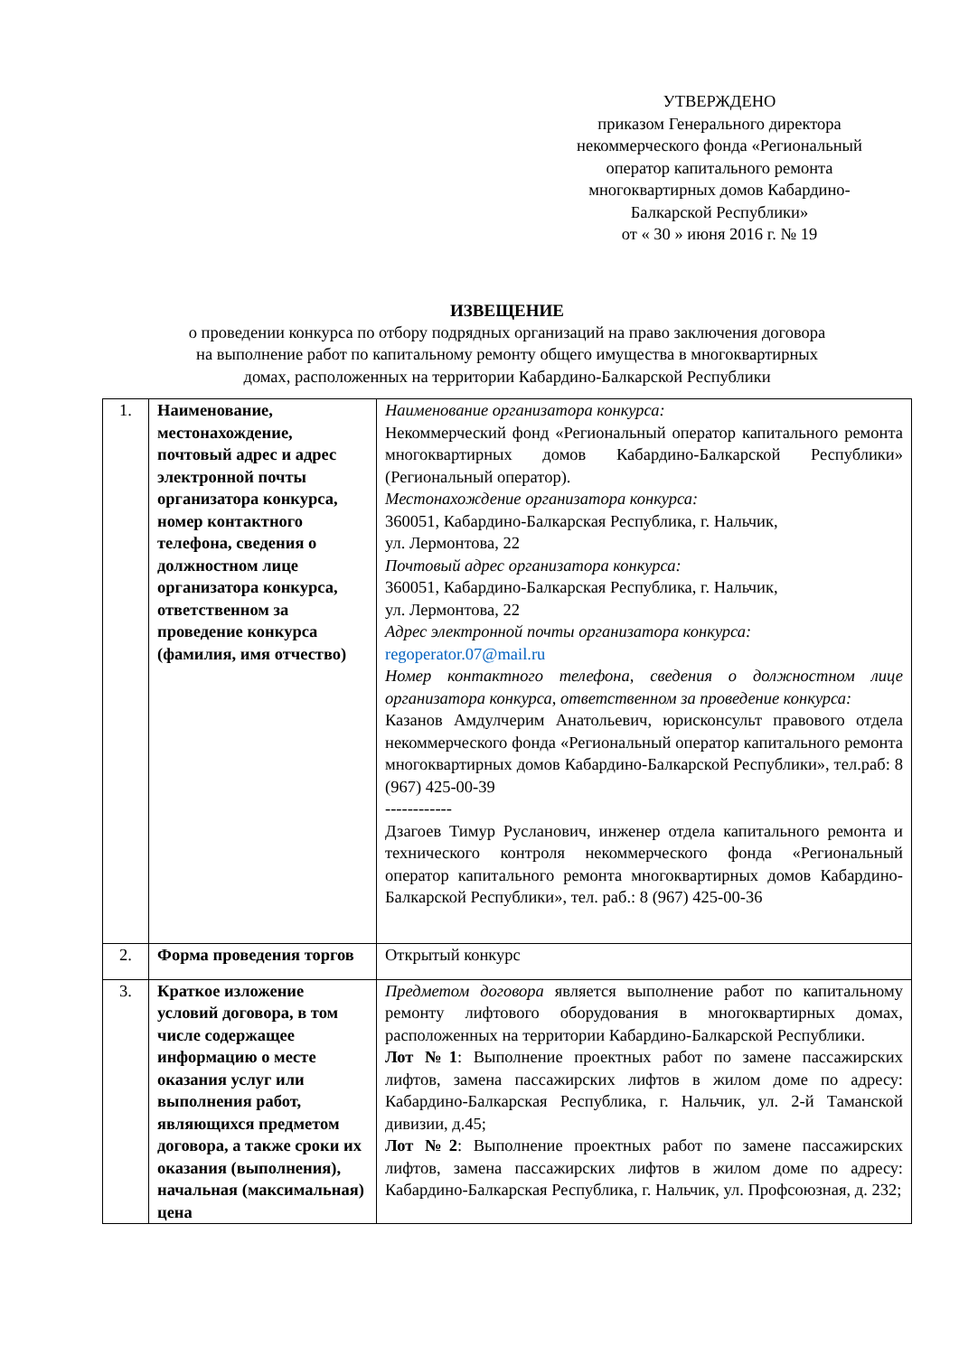УТВЕРЖДЕНО
приказом Генерального директора
некоммерческого фонда «Региональный
оператор капитального ремонта
многоквартирных домов Кабардино-
Балкарской Республики»
от « 30 » июня 2016 г. № 19
ИЗВЕЩЕНИЕ
о проведении конкурса по отбору подрядных организаций на право заключения договора
на выполнение работ по капитальному ремонту общего имущества в многоквартирных
домах, расположенных на территории Кабардино-Балкарской Республики
| 1. | Наименование, местонахождение, почтовый адрес и адрес электронной почты организатора конкурса, номер контактного телефона, сведения о должностном лице организатора конкурса, ответственном за проведение конкурса (фамилия, имя отчество) | Наименование организатора конкурса: Некоммерческий фонд «Региональный оператор капитального ремонта многоквартирных домов Кабардино-Балкарской Республики» (Региональный оператор). Местонахождение организатора конкурса: 360051, Кабардино-Балкарская Республика, г. Нальчик, ул. Лермонтова, 22 Почтовый адрес организатора конкурса: 360051, Кабардино-Балкарская Республика, г. Нальчик, ул. Лермонтова, 22 Адрес электронной почты организатора конкурса: regoperator.07@mail.ru Номер контактного телефона, сведения о должностном лице организатора конкурса, ответственном за проведение конкурса: Казанов Амдулчерим Анатольевич, юрисконсульт правового отдела некоммерческого фонда «Региональный оператор капитального ремонта многоквартирных домов Кабардино-Балкарской Республики», тел.раб: 8 (967) 425-00-39 ------------ Дзагоев Тимур Русланович, инженер отдела капитального ремонта и технического контроля некоммерческого фонда «Региональный оператор капитального ремонта многоквартирных домов Кабардино-Балкарской Республики», тел. раб.: 8 (967) 425-00-36 |
| 2. | Форма проведения торгов | Открытый конкурс |
| 3. | Краткое изложение условий договора, в том числе содержащее информацию о месте оказания услуг или выполнения работ, являющихся предметом договора, а также сроки их оказания (выполнения), начальная (максимальная) цена | Предметом договора является выполнение работ по капитальному ремонту лифтового оборудования в многоквартирных домах, расположенных на территории Кабардино-Балкарской Республики. Лот №1 : Выполнение проектных работ по замене пассажирских лифтов, замена пассажирских лифтов в жилом доме по адресу: Кабардино-Балкарская Республика, г. Нальчик, ул. 2-й Таманской дивизии, д.45; Лот №2 : Выполнение проектных работ по замене пассажирских лифтов, замена пассажирских лифтов в жилом доме по адресу: Кабардино-Балкарская Республика, г. Нальчик, ул. Профсоюзная, д. 232; |